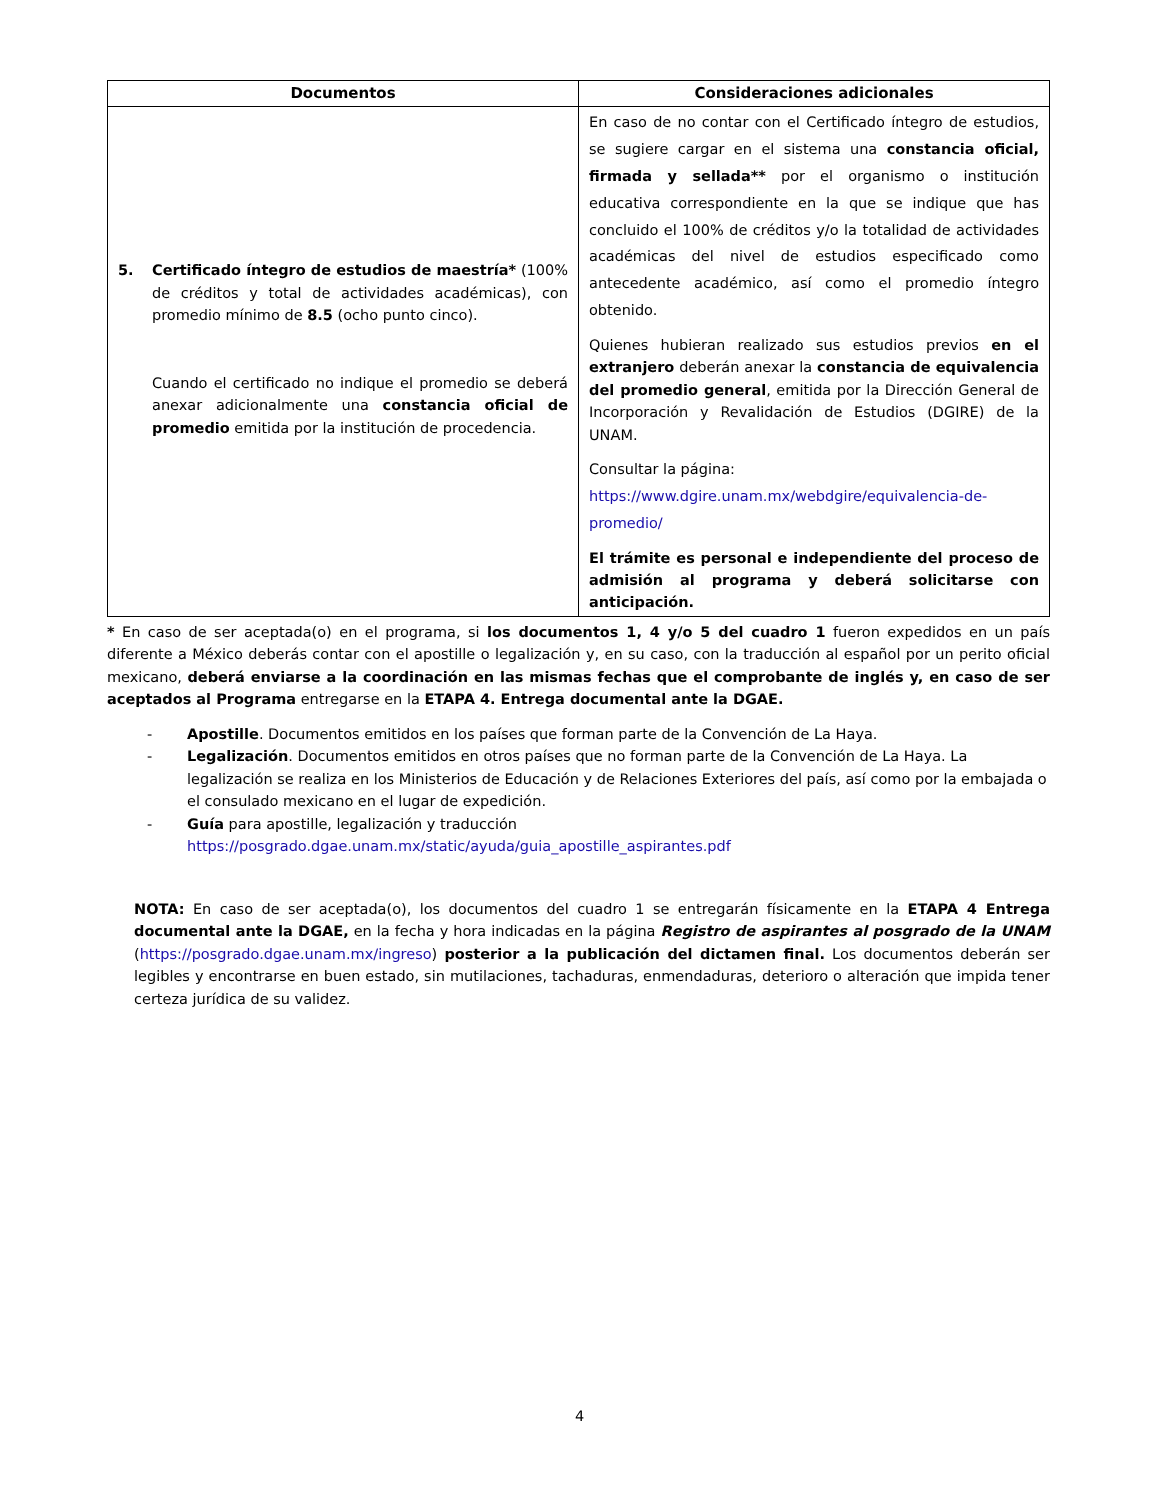| Documentos | Consideraciones adicionales |
| --- | --- |
| 5. Certificado íntegro de estudios de maestría* (100% de créditos y total de actividades académicas), con promedio mínimo de 8.5 (ocho punto cinco). Cuando el certificado no indique el promedio se deberá anexar adicionalmente una constancia oficial de promedio emitida por la institución de procedencia. | En caso de no contar con el Certificado íntegro de estudios, se sugiere cargar en el sistema una constancia oficial, firmada y sellada** por el organismo o institución educativa correspondiente en la que se indique que has concluido el 100% de créditos y/o la totalidad de actividades académicas del nivel de estudios especificado como antecedente académico, así como el promedio íntegro obtenido. Quienes hubieran realizado sus estudios previos en el extranjero deberán anexar la constancia de equivalencia del promedio general , emitida por la Dirección General de Incorporación y Revalidación de Estudios (DGIRE) de la UNAM. Consultar la página: https://www.dgire.unam.mx/webdgire/equivalencia-de-promedio/ El trámite es personal e independiente del proceso de admisión al programa y deberá solicitarse con anticipación. |
* En caso de ser aceptada(o) en el programa, si los documentos 1, 4 y/o 5 del cuadro 1 fueron expedidos en un país diferente a México deberás contar con el apostille o legalización y, en su caso, con la traducción al español por un perito oficial mexicano, deberá enviarse a la coordinación en las mismas fechas que el comprobante de inglés y, en caso de ser aceptados al Programa entregarse en la ETAPA 4. Entrega documental ante la DGAE.
- Apostille. Documentos emitidos en los países que forman parte de la Convención de La Haya.
- Legalización. Documentos emitidos en otros países que no forman parte de la Convención de La Haya. La legalización se realiza en los Ministerios de Educación y de Relaciones Exteriores del país, así como por la embajada o el consulado mexicano en el lugar de expedición.
- Guía para apostille, legalización y traducción
https://posgrado.dgae.unam.mx/static/ayuda/guia_apostille_aspirantes.pdf
NOTA: En caso de ser aceptada(o), los documentos del cuadro 1 se entregarán físicamente en la ETAPA 4 Entrega documental ante la DGAE, en la fecha y hora indicadas en la página Registro de aspirantes al posgrado de la UNAM (https://posgrado.dgae.unam.mx/ingreso) posterior a la publicación del dictamen final. Los documentos deberán ser legibles y encontrarse en buen estado, sin mutilaciones, tachaduras, enmendaduras, deterioro o alteración que impida tener certeza jurídica de su validez.
4